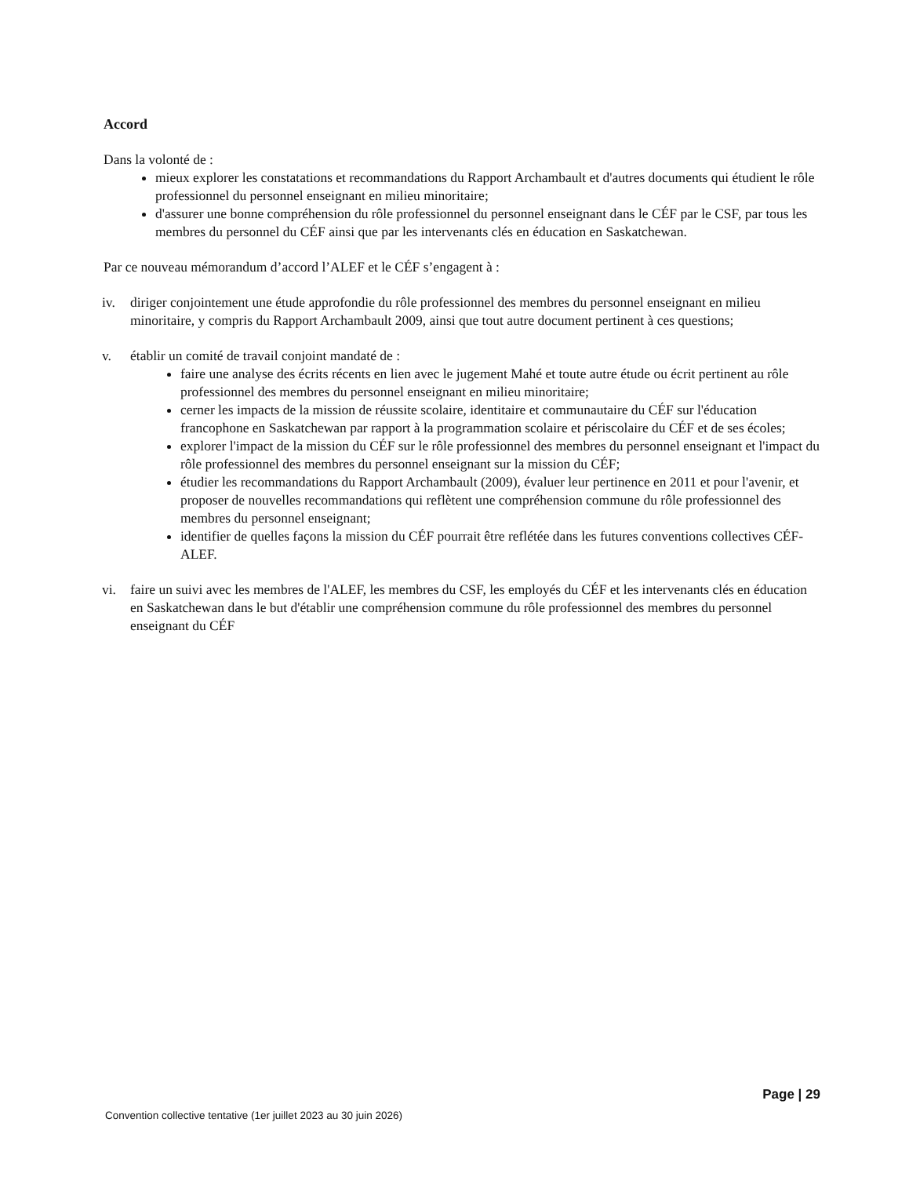Accord
Dans la volonté de :
mieux explorer les constatations et recommandations du Rapport Archambault et d'autres documents qui étudient le rôle professionnel du personnel enseignant en milieu minoritaire;
d'assurer une bonne compréhension du rôle professionnel du personnel enseignant dans le CÉF par le CSF, par tous les membres du personnel du CÉF ainsi que par les intervenants clés en éducation en Saskatchewan.
Par ce nouveau mémorandum d’accord l’ALEF et le CÉF s’engagent à :
iv. diriger conjointement une étude approfondie du rôle professionnel des membres du personnel enseignant en milieu minoritaire, y compris du Rapport Archambault 2009, ainsi que tout autre document pertinent à ces questions;
v. établir un comité de travail conjoint mandaté de :
faire une analyse des écrits récents en lien avec le jugement Mahé et toute autre étude ou écrit pertinent au rôle professionnel des membres du personnel enseignant en milieu minoritaire;
cerner les impacts de la mission de réussite scolaire, identitaire et communautaire du CÉF sur l'éducation francophone en Saskatchewan par rapport à la programmation scolaire et périscolaire du CÉF et de ses écoles;
explorer l'impact de la mission du CÉF sur le rôle professionnel des membres du personnel enseignant et l'impact du rôle professionnel des membres du personnel enseignant sur la mission du CÉF;
étudier les recommandations du Rapport Archambault (2009), évaluer leur pertinence en 2011 et pour l'avenir, et proposer de nouvelles recommandations qui reflètent une compréhension commune du rôle professionnel des membres du personnel enseignant;
identifier de quelles façons la mission du CÉF pourrait être reflétée dans les futures conventions collectives CÉF-ALEF.
vi. faire un suivi avec les membres de l'ALEF, les membres du CSF, les employés du CÉF et les intervenants clés en éducation en Saskatchewan dans le but d'établir une compréhension commune du rôle professionnel des membres du personnel enseignant du CÉF
Page | 29
Convention collective tentative (1er juillet 2023 au 30 juin 2026)